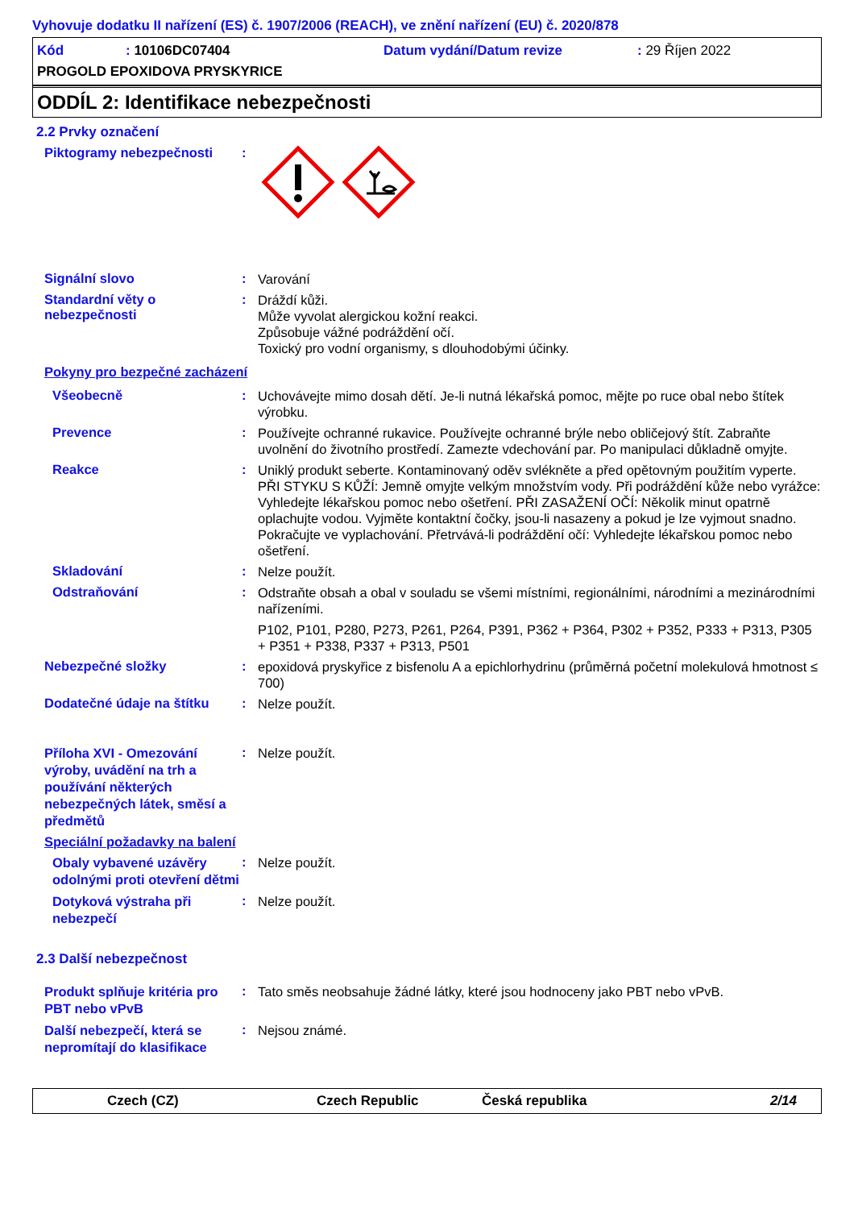Vyhovuje dodatku II nařízení (ES) č. 1907/2006 (REACH), ve znění nařízení (EU) č. 2020/878
Kód: 10106DC07404 Datum vydání/Datum revize: 29 Říjen 2022
PROGOLD EPOXIDOVA PRYSKYRICE
ODDÍL 2: Identifikace nebezpečnosti
2.2 Prvky označení
Piktogramy nebezpečnosti :
Signální slovo :
Varování
Standardní věty o nebezpečnosti
:
Dráždí kůži.
Může vyvolat alergickou kožní reakci.
Způsobuje vážné podráždění očí.
Toxický pro vodní organismy, s dlouhodobými účinky.
Pokyny pro bezpečné zacházení
Všeobecně :
Uchovávejte mimo dosah dětí. Je-li nutná lékařská pomoc, mějte po ruce obal nebo štítek výrobku.
Prevence :
Používejte ochranné rukavice. Používejte ochranné brýle nebo obličejový štít. Zabraňte uvolnění do životního prostředí. Zamezte vdechování par. Po manipulaci důkladně omyjte.
Reakce :
Uniklý produkt seberte. Kontaminovaný oděv svlékněte a před opětovným použitím vyperte. PŘI STYKU S KŮŽÍ: Jemně omyjte velkým množstvím vody. Při podráždění kůže nebo vyrážce: Vyhledejte lékařskou pomoc nebo ošetření. PŘI ZASAŽENÍ OČÍ: Několik minut opatrně oplachujte vodou. Vyjměte kontaktní čočky, jsou-li nasazeny a pokud je lze vyjmout snadno. Pokračujte ve vyplachování. Přetrvává-li podráždění očí: Vyhledejte lékařskou pomoc nebo ošetření.
Skladování :
Nelze použít.
Odstraňování :
Odstraňte obsah a obal v souladu se všemi místními, regionálními, národními a mezinárodními nařízeními.
P102, P101, P280, P273, P261, P264, P391, P362 + P364, P302 + P352, P333 + P313, P305 + P351 + P338, P337 + P313, P501
Nebezpečné složky :
epoxidová pryskyřice z bisfenolu A a epichlorhydrinu (průměrná početní molekulová hmotnost ≤ 700)
Dodatečné údaje na štítku
:
Nelze použít.
Příloha XVI - Omezování výroby, uvádění na trh a používání některých nebezpečných látek, směsí a předmětů
:
Nelze použít.
Speciální požadavky na balení
Obaly vybavené uzávěry odolnými proti otevření dětmi
:
Nelze použít.
Dotyková výstraha při nebezpečí
:
Nelze použít.
2.3 Další nebezpečnost
Produkt splňuje kritéria pro PBT nebo vPvB
:
Tato směs neobsahuje žádné látky, které jsou hodnoceny jako PBT nebo vPvB.
Další nebezpečí, která se nepromítají do klasifikace
:
Nejsou známé.
Czech (CZ) Czech Republic Česká republika 2/14